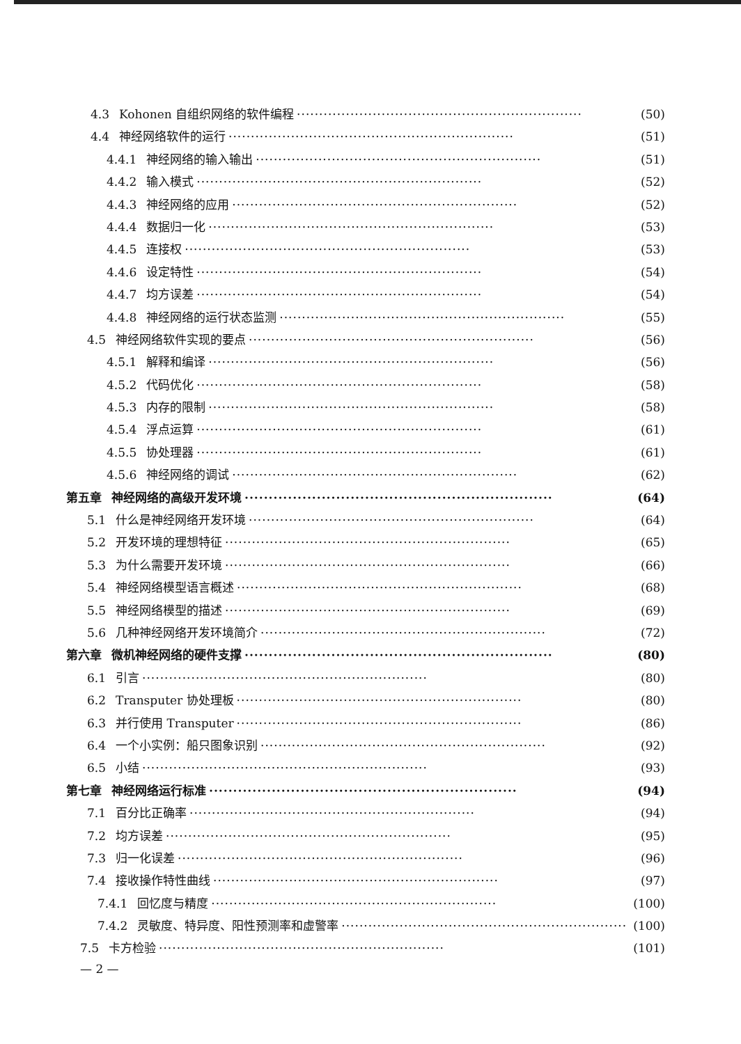4.3 Kohonen 自组织网络的软件编程 ································································ (50)
4.4 神经网络软件的运行 ································································ (51)
4.4.1 神经网络的输入输出 ································································ (51)
4.4.2 输入模式 ································································ (52)
4.4.3 神经网络的应用 ································································ (52)
4.4.4 数据归一化 ································································ (53)
4.4.5 连接权 ································································ (53)
4.4.6 设定特性 ································································ (54)
4.4.7 均方误差 ································································ (54)
4.4.8 神经网络的运行状态监测 ································································ (55)
4.5 神经网络软件实现的要点 ································································ (56)
4.5.1 解释和编译 ································································ (56)
4.5.2 代码优化 ································································ (58)
4.5.3 内存的限制 ································································ (58)
4.5.4 浮点运算 ································································ (61)
4.5.5 协处理器 ································································ (61)
4.5.6 神经网络的调试 ································································ (62)
第五章 神经网络的高级开发环境 ································································ (64)
5.1 什么是神经网络开发环境 ································································ (64)
5.2 开发环境的理想特征 ································································ (65)
5.3 为什么需要开发环境 ································································ (66)
5.4 神经网络模型语言概述 ································································ (68)
5.5 神经网络模型的描述 ································································ (69)
5.6 几种神经网络开发环境简介 ································································ (72)
第六章 微机神经网络的硬件支撑 ································································ (80)
6.1 引言 ································································ (80)
6.2 Transputer 协处理板 ································································ (80)
6.3 并行使用 Transputer ································································ (86)
6.4 一个小实例：船只图象识别 ································································ (92)
6.5 小结 ································································ (93)
第七章 神经网络运行标准 ································································ (94)
7.1 百分比正确率 ································································ (94)
7.2 均方误差 ································································ (95)
7.3 归一化误差 ································································ (96)
7.4 接收操作特性曲线 ································································ (97)
7.4.1 回忆度与精度 ································································ (100)
7.4.2 灵敏度、特异度、阳性预测率和虚警率 ································································ (100)
7.5 卡方检验 ································································ (101)
— 2 —